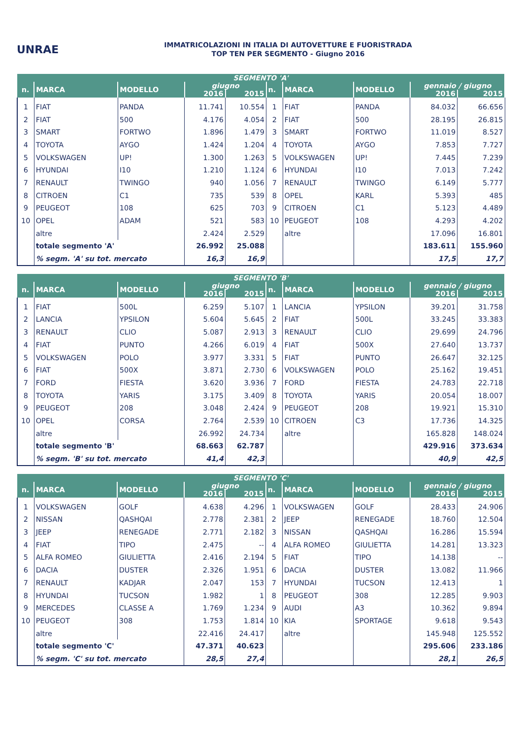UNRAE
IMMATRICOLAZIONI IN ITALIA DI AUTOVETTURE E FUORISTRADA
TOP TEN PER SEGMENTO - Giugno 2016
| SEGMENTO 'A' | | | | | | | | | |
| --- | --- | --- | --- | --- | --- | --- | --- | --- | --- |
| n. | MARCA | MODELLO | giugno | | n. | MARCA | MODELLO | gennaio / giugno | |
| | | | 2016 | 2015 | | | | 2016 | 2015 |
| 1 | FIAT | PANDA | 11.741 | 10.554 | 1 | FIAT | PANDA | 84.032 | 66.656 |
| 2 | FIAT | 500 | 4.176 | 4.054 | 2 | FIAT | 500 | 28.195 | 26.815 |
| 3 | SMART | FORTWO | 1.896 | 1.479 | 3 | SMART | FORTWO | 11.019 | 8.527 |
| 4 | TOYOTA | AYGO | 1.424 | 1.204 | 4 | TOYOTA | AYGO | 7.853 | 7.727 |
| 5 | VOLKSWAGEN | UP! | 1.300 | 1.263 | 5 | VOLKSWAGEN | UP! | 7.445 | 7.239 |
| 6 | HYUNDAI | I10 | 1.210 | 1.124 | 6 | HYUNDAI | I10 | 7.013 | 7.242 |
| 7 | RENAULT | TWINGO | 940 | 1.056 | 7 | RENAULT | TWINGO | 6.149 | 5.777 |
| 8 | CITROEN | C1 | 735 | 539 | 8 | OPEL | KARL | 5.393 | 485 |
| 9 | PEUGEOT | 108 | 625 | 703 | 9 | CITROEN | C1 | 5.123 | 4.489 |
| 10 | OPEL | ADAM | 521 | 583 | 10 | PEUGEOT | 108 | 4.293 | 4.202 |
| | altre | | 2.424 | 2.529 | | altre | | 17.096 | 16.801 |
| | totale segmento 'A' | | 26.992 | 25.088 | | | | 183.611 | 155.960 |
| | % segm. 'A' su tot. mercato | | 16,3 | 16,9 | | | | 17,5 | 17,7 |
| SEGMENTO 'B' | | | | | | | | | |
| --- | --- | --- | --- | --- | --- | --- | --- | --- | --- |
| n. | MARCA | MODELLO | giugno | | n. | MARCA | MODELLO | gennaio / giugno | |
| | | | 2016 | 2015 | | | | 2016 | 2015 |
| 1 | FIAT | 500L | 6.259 | 5.107 | 1 | LANCIA | YPSILON | 39.201 | 31.758 |
| 2 | LANCIA | YPSILON | 5.604 | 5.645 | 2 | FIAT | 500L | 33.245 | 33.383 |
| 3 | RENAULT | CLIO | 5.087 | 2.913 | 3 | RENAULT | CLIO | 29.699 | 24.796 |
| 4 | FIAT | PUNTO | 4.266 | 6.019 | 4 | FIAT | 500X | 27.640 | 13.737 |
| 5 | VOLKSWAGEN | POLO | 3.977 | 3.331 | 5 | FIAT | PUNTO | 26.647 | 32.125 |
| 6 | FIAT | 500X | 3.871 | 2.730 | 6 | VOLKSWAGEN | POLO | 25.162 | 19.451 |
| 7 | FORD | FIESTA | 3.620 | 3.936 | 7 | FORD | FIESTA | 24.783 | 22.718 |
| 8 | TOYOTA | YARIS | 3.175 | 3.409 | 8 | TOYOTA | YARIS | 20.054 | 18.007 |
| 9 | PEUGEOT | 208 | 3.048 | 2.424 | 9 | PEUGEOT | 208 | 19.921 | 15.310 |
| 10 | OPEL | CORSA | 2.764 | 2.539 | 10 | CITROEN | C3 | 17.736 | 14.325 |
| | altre | | 26.992 | 24.734 | | altre | | 165.828 | 148.024 |
| | totale segmento 'B' | | 68.663 | 62.787 | | | | 429.916 | 373.634 |
| | % segm. 'B' su tot. mercato | | 41,4 | 42,3 | | | | 40,9 | 42,5 |
| SEGMENTO 'C' | | | | | | | | | |
| --- | --- | --- | --- | --- | --- | --- | --- | --- | --- |
| n. | MARCA | MODELLO | giugno | | n. | MARCA | MODELLO | gennaio / giugno | |
| | | | 2016 | 2015 | | | | 2016 | 2015 |
| 1 | VOLKSWAGEN | GOLF | 4.638 | 4.296 | 1 | VOLKSWAGEN | GOLF | 28.433 | 24.906 |
| 2 | NISSAN | QASHQAI | 2.778 | 2.381 | 2 | JEEP | RENEGADE | 18.760 | 12.504 |
| 3 | JEEP | RENEGADE | 2.771 | 2.182 | 3 | NISSAN | QASHQAI | 16.286 | 15.594 |
| 4 | FIAT | TIPO | 2.475 | -- | 4 | ALFA ROMEO | GIULIETTA | 14.281 | 13.323 |
| 5 | ALFA ROMEO | GIULIETTA | 2.416 | 2.194 | 5 | FIAT | TIPO | 14.138 | -- |
| 6 | DACIA | DUSTER | 2.326 | 1.951 | 6 | DACIA | DUSTER | 13.082 | 11.966 |
| 7 | RENAULT | KADJAR | 2.047 | 153 | 7 | HYUNDAI | TUCSON | 12.413 | 1 |
| 8 | HYUNDAI | TUCSON | 1.982 | 1 | 8 | PEUGEOT | 308 | 12.285 | 9.903 |
| 9 | MERCEDES | CLASSE A | 1.769 | 1.234 | 9 | AUDI | A3 | 10.362 | 9.894 |
| 10 | PEUGEOT | 308 | 1.753 | 1.814 | 10 | KIA | SPORTAGE | 9.618 | 9.543 |
| | altre | | 22.416 | 24.417 | | altre | | 145.948 | 125.552 |
| | totale segmento 'C' | | 47.371 | 40.623 | | | | 295.606 | 233.186 |
| | % segm. 'C' su tot. mercato | | 28,5 | 27,4 | | | | 28,1 | 26,5 |